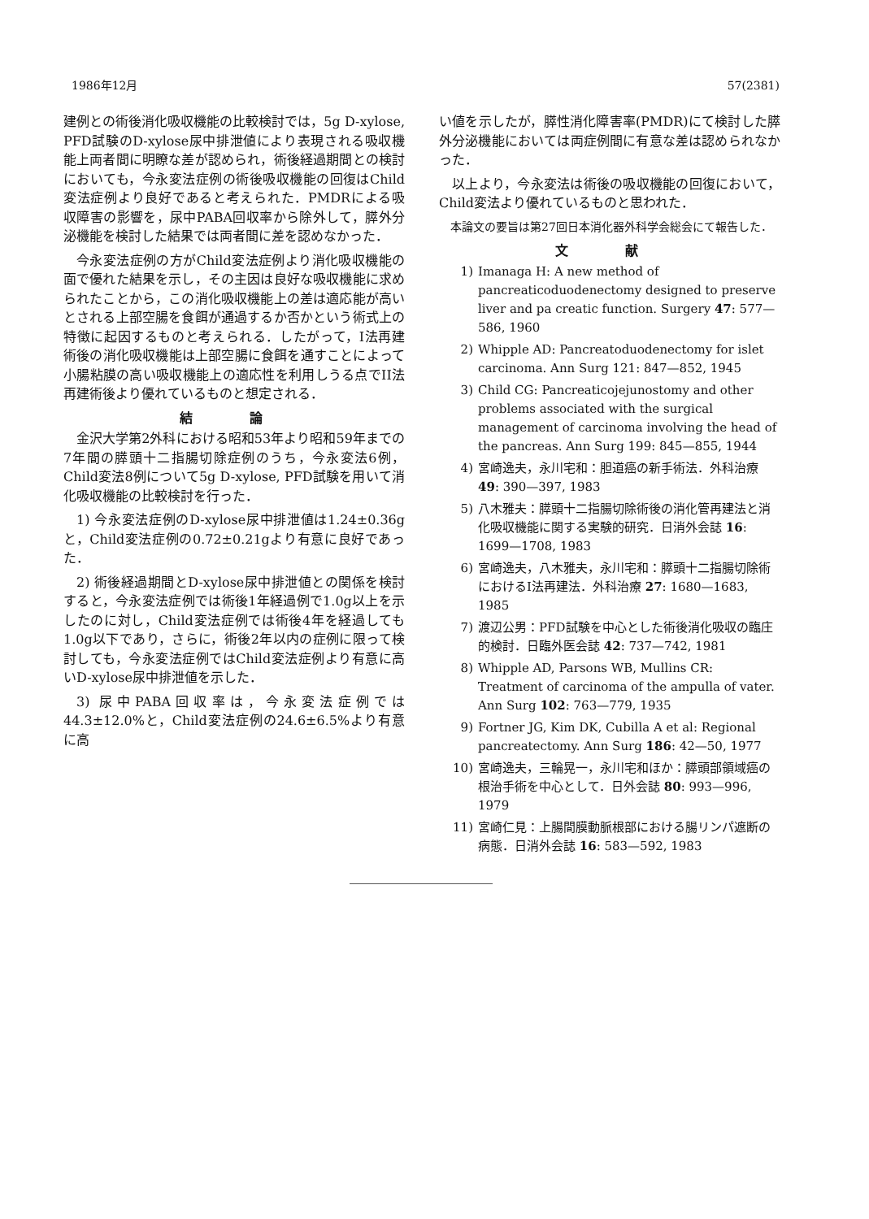1986年12月 57(2381)
建例との術後消化吸収機能の比較検討では，5g D-xylose, PFD試験のD-xylose尿中排泄値により表現される吸収機能上両者間に明瞭な差が認められ，術後経過期間との検討においても，今永変法症例の術後吸収機能の回復はChild変法症例より良好であると考えられた．PMDRによる吸収障害の影響を，尿中PABA回収率から除外して，膵外分泌機能を検討した結果では両者間に差を認めなかった．
今永変法症例の方がChild変法症例より消化吸収機能の面で優れた結果を示し，その主因は良好な吸収機能に求められたことから，この消化吸収機能上の差は適応能が高いとされる上部空腸を食餌が通過するか否かという術式上の特徴に起因するものと考えられる．したがって，I法再建術後の消化吸収機能は上部空腸に食餌を通すことによって小腸粘膜の高い吸収機能上の適応性を利用しうる点でII法再建術後より優れているものと想定される．
結 論
金沢大学第2外科における昭和53年より昭和59年までの7年間の膵頭十二指腸切除症例のうち，今永変法6例，Child変法8例について5g D-xylose, PFD試験を用いて消化吸収機能の比較検討を行った．
1) 今永変法症例のD-xylose尿中排泄値は1.24±0.36gと，Child変法症例の0.72±0.21gより有意に良好であった．
2) 術後経過期間とD-xylose尿中排泄値との関係を検討すると，今永変法症例では術後1年経過例で1.0g以上を示したのに対し，Child変法症例では術後4年を経過しても1.0g以下であり，さらに，術後2年以内の症例に限って検討しても，今永変法症例ではChild変法症例より有意に高いD-xylose尿中排泄値を示した．
3) 尿中PABA回収率は，今永変法症例では44.3±12.0%と，Child変法症例の24.6±6.5%より有意に高
い値を示したが，膵性消化障害率(PMDR)にて検討した膵外分泌機能においては両症例間に有意な差は認められなかった．
以上より，今永変法は術後の吸収機能の回復において，Child変法より優れているものと思われた．
本論文の要旨は第27回日本消化器外科学会総会にて報告した．
文 献
1) Imanaga H: A new method of pancreaticoduodenectomy designed to preserve liver and pa creatic function. Surgery 47: 577—586, 1960
2) Whipple AD: Pancreatoduodenectomy for islet carcinoma. Ann Surg 121: 847—852, 1945
3) Child CG: Pancreaticojejunostomy and other problems associated with the surgical management of carcinoma involving the head of the pancreas. Ann Surg 199: 845—855, 1944
4) 宮崎逸夫，永川宅和：胆道癌の新手術法．外科治療 49: 390—397, 1983
5) 八木雅夫：膵頭十二指腸切除術後の消化管再建法と消化吸収機能に関する実験的研究．日消外会誌 16: 1699—1708, 1983
6) 宮崎逸夫，八木雅夫，永川宅和：膵頭十二指腸切除術におけるI法再建法．外科治療 27: 1680—1683, 1985
7) 渡辺公男：PFD試験を中心とした術後消化吸収の臨庄的検討．日臨外医会誌 42: 737—742, 1981
8) Whipple AD, Parsons WB, Mullins CR: Treatment of carcinoma of the ampulla of vater. Ann Surg 102: 763—779, 1935
9) Fortner JG, Kim DK, Cubilla A et al: Regional pancreatectomy. Ann Surg 186: 42—50, 1977
10) 宮崎逸夫，三輪晃一，永川宅和ほか：膵頭部領域癌の根治手術を中心として．日外会誌 80: 993—996, 1979
11) 宮崎仁見：上腸間膜動脈根部における腸リンパ遮断の病態．日消外会誌 16: 583—592, 1983